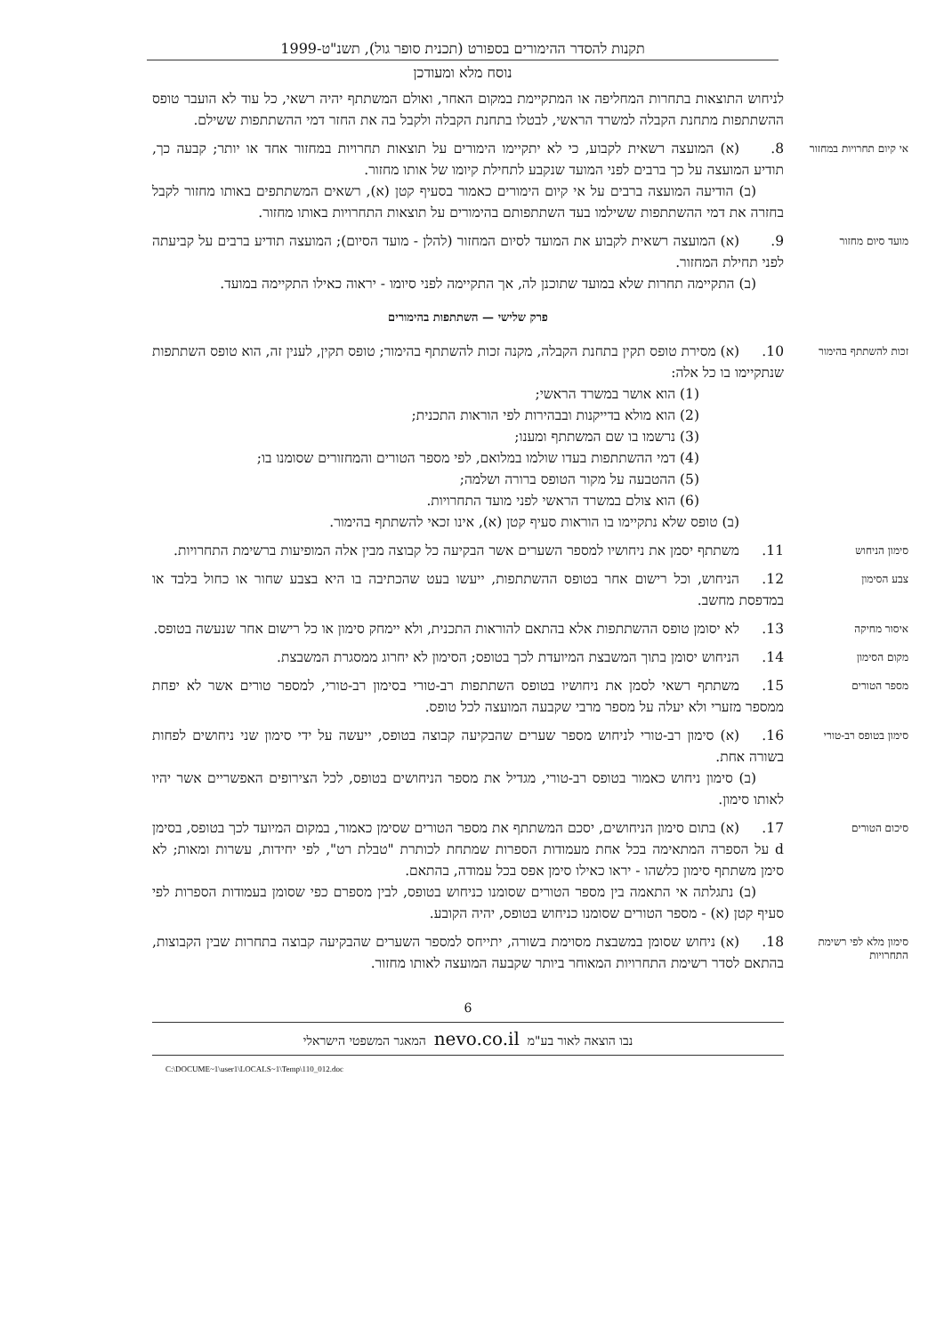תקנות להסדר ההימורים בספורט (תכנית סופר גול), תשנ"ט-1999
נוסח מלא ומעודכן
לניחוש התוצאות בתחרות המחליפה או המתקיימת במקום האחר, ואולם המשתתף יהיה רשאי, כל עוד לא הועבר טופס ההשתתפות מתחנת הקבלה למשרד הראשי, לבטלו בתחנת הקבלה ולקבל בה את החזר דמי ההשתתפות ששילם.
אי קיום תחרויות במחזור
8. (א) המועצה רשאית לקבוע, כי לא יתקיימו הימורים על תוצאות תחרויות במחזור אחד או יותר; קבעה כך, תודיע המועצה על כך ברבים לפני המועד שנקבע לתחילת קיומו של אותו מחזור.
  (ב) הודיעה המועצה ברבים על אי קיום הימורים כאמור בסעיף קטן (א), רשאים המשתתפים באותו מחזור לקבל בחזרה את דמי ההשתתפות ששילמו בעד השתתפותם בהימורים על תוצאות התחרויות באותו מחזור.
מועד סיום מחזור
9. (א) המועצה רשאית לקבוע את המועד לסיום המחזור (להלן - מועד הסיום); המועצה תודיע ברבים על קביעתה לפני תחילת המחזור.
  (ב) התקיימה תחרות שלא במועד שתוכנן לה, אך התקיימה לפני סיומו - יראוה כאילו התקיימה במועד.
פרק שלישי — השתתפות בהימורים
זכות להשתתף בהימור
10. (א) מסירת טופס תקין בתחנת הקבלה, מקנה זכות להשתתף בהימור; טופס תקין, לענין זה, הוא טופס השתתפות שנתקיימו בו כל אלה:
(1) הוא אושר במשרד הראשי;
(2) הוא מולא בדייקנות ובבהירות לפי הוראות התכנית;
(3) נרשמו בו שם המשתתף ומענו;
(4) דמי ההשתתפות בעדו שולמו במלואם, לפי מספר הטורים והמחזורים שסומנו בו;
(5) ההטבעה על מקור הטופס ברורה ושלמה;
(6) הוא צולם במשרד הראשי לפני מועד התחרויות.
(ב) טופס שלא נתקיימו בו הוראות סעיף קטן (א), אינו זכאי להשתתף בהימור.
סימון הניחוש
11. משתתף יסמן את ניחושיו למספר השערים אשר הבקיעה כל קבוצה מבין אלה המופיעות ברשימת התחרויות.
צבע הסימון
12. הניחוש, וכל רישום אחר בטופס ההשתתפות, ייעשו בעט שהכתיבה בו היא בצבע שחור או כחול בלבד או במדפסת מחשב.
איסור מחיקה
13. לא יסומן טופס ההשתתפות אלא בהתאם להוראות התכנית, ולא יימחק סימון או כל רישום אחר שנעשה בטופס.
מקום הסימון
14. הניחוש יסומן בתוך המשבצת המיועדת לכך בטופס; הסימון לא יחרוג ממסגרת המשבצת.
מספר הטורים
15. משתתף רשאי לסמן את ניחושיו בטופס השתתפות רב-טורי בסימון רב-טורי, למספר טורים אשר לא יפחת ממספר מזערי ולא יעלה על מספר מרבי שקבעה המועצה לכל טופס.
סימון בטופס רב-טורי
16. (א) סימון רב-טורי לניחוש מספר שערים שהבקיעה קבוצה בטופס, ייעשה על ידי סימון שני ניחושים לפחות בשורה אחת.
  (ב) סימון ניחוש כאמור בטופס רב-טורי, מגדיל את מספר הניחושים בטופס, לכל הצירופים האפשריים אשר יהיו לאותו סימון.
סיכום הטורים
17. (א) בתום סימון הניחושים, יסכם המשתתף את מספר הטורים שסימן כאמור, במקום המיועד לכך בטופס, בסימן d על הספרה המתאימה בכל אחת מעמודות הספרות שמתחת לכותרת "טבלת רט", לפי יחידות, עשרות ומאות; לא סימן משתתף סימון כלשהו - יראו כאילו סימן אפס בכל עמודה, בהתאם.
  (ב) נתגלתה אי התאמה בין מספר הטורים שסומנו כניחוש בטופס, לבין מספרם כפי שסומן בעמודות הספרות לפי סעיף קטן (א) - מספר הטורים שסומנו כניחוש בטופס, יהיה הקובע.
סימון מלא לפי רשימת התחרויות
18. (א) ניחוש שסומן במשבצת מסוימת בשורה, יתייחס למספר השערים שהבקיעה קבוצה בתחרות שבין הקבוצות, בהתאם לסדר רשימת התחרויות המאוחר ביותר שקבעה המועצה לאותו מחזור.
6
נבו הוצאה לאור בע"מ nevo.co.il המאגר המשפטי הישראלי
C:\DOCUME~1\user1\LOCALS~1\Temp\110_012.doc